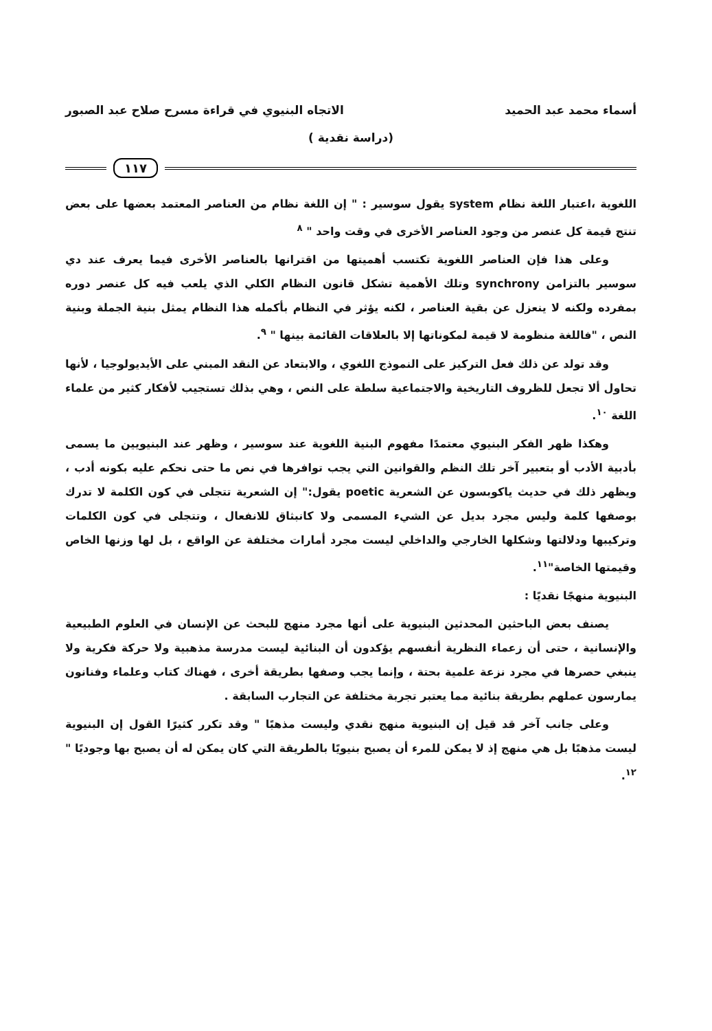أسماء محمد عبد الحميد الاتجاه البنيوي في قراءة مسرح صلاح عبد الصبور
(دراسة نقدية )
١١٧
اللغوية ،اعتبار اللغة نظام system يقول سوسير : " إن اللغة نظام من العناصر المعتمد بعضها على بعض تنتج قيمة كل عنصر من وجود العناصر الأخرى في وقت واحد " <sup>٨</sup>
وعلى هذا فإن العناصر اللغوية تكتسب أهميتها من اقترانها بالعناصر الأخرى فيما يعرف عند دي سوسير بالتزامن synchrony وتلك الأهمية تشكل قانون النظام الكلي الذي يلعب فيه كل عنصر دوره بمفرده ولكنه لا ينعزل عن بقية العناصر ، لكنه يؤثر في النظام بأكمله هذا النظام يمثل بنية الجملة وبنية النص ، "فاللغة منظومة لا قيمة لمكوناتها إلا بالعلاقات القائمة بينها " <sup>٩</sup>.
وقد تولد عن ذلك فعل التركيز على النموذج اللغوي ، والابتعاد عن النقد المبني على الأيديولوجيا ، لأنها تحاول ألا تجعل للظروف التاريخية والاجتماعية سلطة على النص ، وهي بذلك تستجيب لأفكار كثير من علماء اللغة <sup>١٠</sup>.
وهكذا ظهر الفكر البنيوي معتمدًا مفهوم البنية اللغوية عند سوسير ، وظهر عند البنيويين ما يسمى بأدبية الأدب أو بتعبير آخر تلك النظم والقوانين التي يجب توافرها في نص ما حتى نحكم عليه بكونه أدب ، ويظهر ذلك في حديث ياكوبسون عن الشعرية poetic يقول:" إن الشعرية تتجلى في كون الكلمة لا تدرك بوصفها كلمة وليس مجرد بديل عن الشيء المسمى ولا كانبثاق للانفعال ، وتتجلى في كون الكلمات وتركيبها ودلالتها وشكلها الخارجي والداخلي ليست مجرد أمارات مختلفة عن الواقع ، بل لها وزنها الخاص وقيمتها الخاصة"<sup>١١</sup>.
البنيوية منهجًا نقديًا :
يصنف بعض الباحثين المحدثين البنيوية على أنها مجرد منهج للبحث عن الإنسان في العلوم الطبيعية والإنسانية ، حتى أن زعماء النظرية أنفسهم يؤكدون أن البنائية ليست مدرسة مذهبية ولا حركة فكرية ولا ينبغي حصرها في مجرد نزعة علمية بحتة ، وإنما يجب وصفها بطريقة أخرى ، فهناك كتاب وعلماء وفنانون يمارسون عملهم بطريقة بنائية مما يعتبر تجربة مختلفة عن التجارب السابقة .
وعلى جانب آخر قد قيل إن البنيوية منهج نقدي وليست مذهبًا " وقد تكرر كثيرًا القول إن البنيوية ليست مذهبًا بل هي منهج إذ لا يمكن للمرء أن يصبح بنيويًا بالطريقة التي كان يمكن له أن يصبح بها وجوديًا " <sup>١٢</sup>.